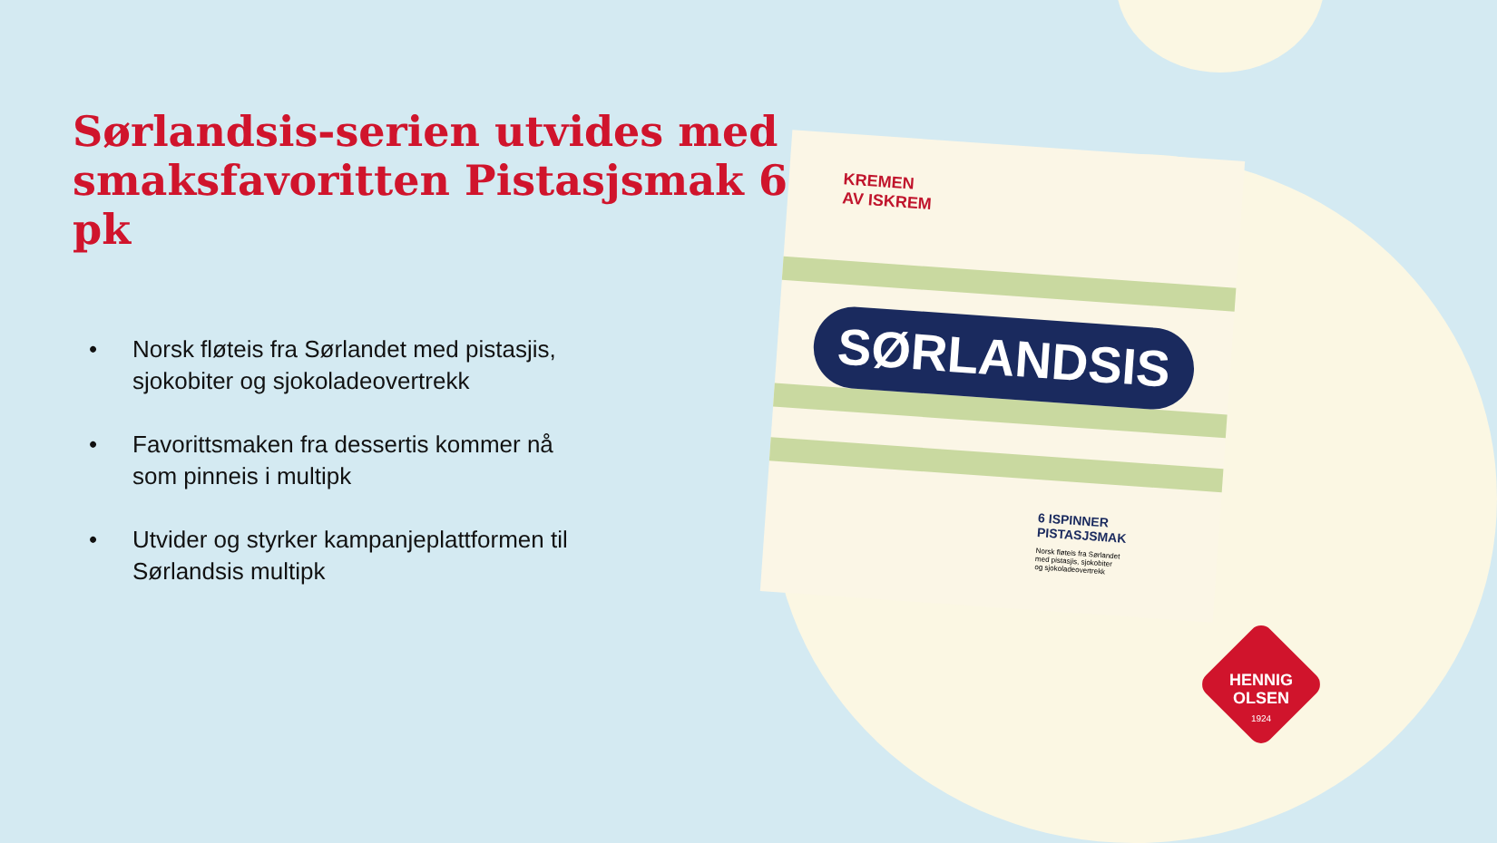Sørlandsis-serien utvides med smaksfavoritten Pistasjsmak 6 pk
• Norsk fløteis fra Sørlandet med pistasjis, sjokobiter og sjokoladeovertrekk
• Favorittsmaken fra dessertis kommer nå som pinneis i multipk
• Utvider og styrker kampanjeplattformen til Sørlandsis multipk
KREMEN
AV ISKREM
SØRLANDSIS
6 ISPINNER
PISTASJSMAK
Norsk fløteis fra Sørlandet
med pistasjis, sjokobiter
og sjokoladeovertrekk
HENNIG
OLSEN
1924